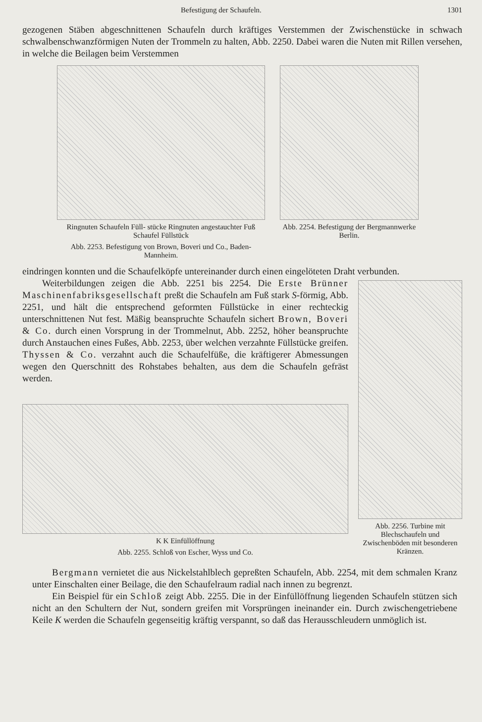Befestigung der Schaufeln. 1301
gezogenen Stäben abgeschnittenen Schaufeln durch kräftiges Verstemmen der Zwischenstücke in schwach schwalbenschwanzförmigen Nuten der Trommeln zu halten, Abb. 2250. Dabei waren die Nuten mit Rillen versehen, in welche die Beilagen beim Verstemmen
Ringnuten Schaufeln Füll- stücke Ringnuten angestauchter Fuß Schaufel Füllstück
Abb. 2253. Befestigung von Brown, Boveri und Co., Baden-Mannheim.
Abb. 2254. Befestigung der Bergmannwerke Berlin.
eindringen konnten und die Schaufelköpfe untereinander durch einen eingelöteten Draht verbunden.
Weiterbildungen zeigen die Abb. 2251 bis 2254. Die Erste Brünner Maschinenfabriksgesellschaft preßt die Schaufeln am Fuß stark S-förmig, Abb. 2251, und hält die entsprechend geformten Füllstücke in einer rechteckig unterschnittenen Nut fest. Mäßig beanspruchte Schaufeln sichert Brown, Boveri & Co. durch einen Vorsprung in der Trommelnut, Abb. 2252, höher beanspruchte durch Anstauchen eines Fußes, Abb. 2253, über welchen verzahnte Füllstücke greifen. Thyssen & Co. verzahnt auch die Schaufelfüße, die kräftigerer Abmessungen wegen den Querschnitt des Rohstabes behalten, aus dem die Schaufeln gefräst werden.
K K Einfüllöffnung
Abb. 2255. Schloß von Escher, Wyss und Co.
Abb. 2256. Turbine mit Blechschaufeln und Zwischenböden mit besonderen Kränzen.
Bergmann vernietet die aus Nickelstahlblech gepreßten Schaufeln, Abb. 2254, mit dem schmalen Kranz unter Einschalten einer Beilage, die den Schaufelraum radial nach innen zu begrenzt.
Ein Beispiel für ein Schloß zeigt Abb. 2255. Die in der Einfüllöffnung liegenden Schaufeln stützen sich nicht an den Schultern der Nut, sondern greifen mit Vorsprüngen ineinander ein. Durch zwischengetriebene Keile K werden die Schaufeln gegenseitig kräftig verspannt, so daß das Herausschleudern unmöglich ist.